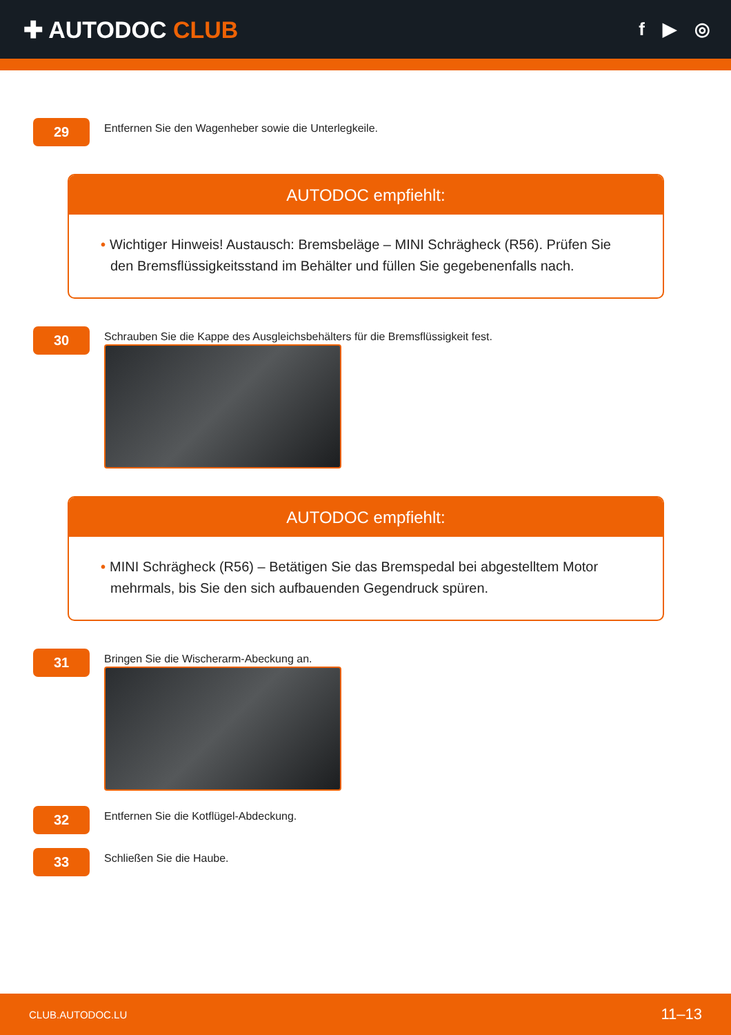✚ AUTODOC CLUB
f ▶ ◎
29
Entfernen Sie den Wagenheber sowie die Unterlegkeile.
AUTODOC empfiehlt:
• Wichtiger Hinweis! Austausch: Bremsbeläge – MINI Schrägheck (R56). Prüfen Sie den Bremsflüssigkeitsstand im Behälter und füllen Sie gegebenenfalls nach.
30
Schrauben Sie die Kappe des Ausgleichsbehälters für die Bremsflüssigkeit fest.
AUTODOC empfiehlt:
• MINI Schrägheck (R56) – Betätigen Sie das Bremspedal bei abgestelltem Motor mehrmals, bis Sie den sich aufbauenden Gegendruck spüren.
31
Bringen Sie die Wischerarm-Abeckung an.
32
Entfernen Sie die Kotflügel-Abdeckung.
33
Schließen Sie die Haube.
CLUB.AUTODOC.LU 11–13